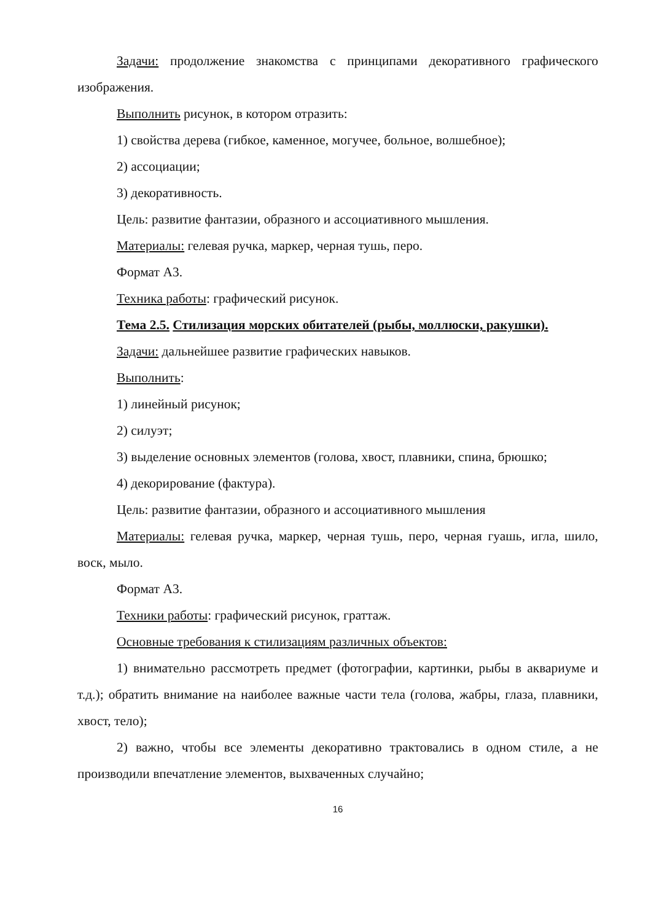Задачи: продолжение знакомства с принципами декоративного графического изображения.
Выполнить рисунок, в котором отразить:
1) свойства дерева (гибкое, каменное, могучее, больное, волшебное);
2) ассоциации;
3) декоративность.
Цель: развитие фантазии, образного и ассоциативного мышления.
Материалы: гелевая ручка, маркер, черная тушь, перо.
Формат А3.
Техника работы: графический рисунок.
Тема 2.5. Стилизация морских обитателей (рыбы, моллюски, ракушки).
Задачи: дальнейшее развитие графических навыков.
Выполнить:
1) линейный рисунок;
2) силуэт;
3) выделение основных элементов (голова, хвост, плавники, спина, брюшко;
4) декорирование (фактура).
Цель: развитие фантазии, образного и ассоциативного мышления
Материалы: гелевая ручка, маркер, черная тушь, перо, черная гуашь, игла, шило, воск, мыло.
Формат А3.
Техники работы: графический рисунок, граттаж.
Основные требования к стилизациям различных объектов:
1) внимательно рассмотреть предмет (фотографии, картинки, рыбы в аквариуме и т.д.); обратить внимание на наиболее важные части тела (голова, жабры, глаза, плавники, хвост, тело);
2) важно, чтобы все элементы декоративно трактовались в одном стиле, а не производили впечатление элементов, выхваченных случайно;
16